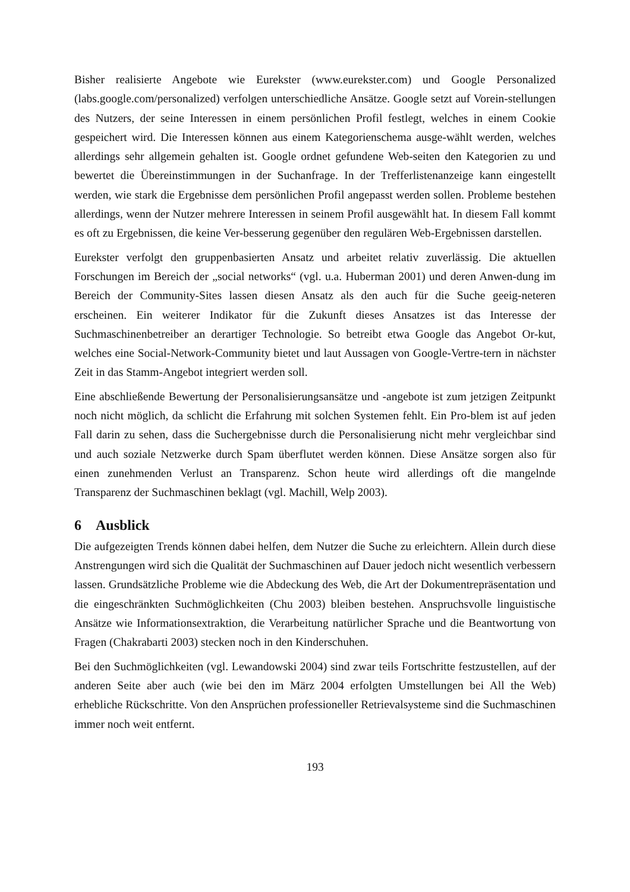Bisher realisierte Angebote wie Eurekster (www.eurekster.com) und Google Personalized (labs.google.com/personalized) verfolgen unterschiedliche Ansätze. Google setzt auf Vorein-stellungen des Nutzers, der seine Interessen in einem persönlichen Profil festlegt, welches in einem Cookie gespeichert wird. Die Interessen können aus einem Kategorienschema ausge-wählt werden, welches allerdings sehr allgemein gehalten ist. Google ordnet gefundene Web-seiten den Kategorien zu und bewertet die Übereinstimmungen in der Suchanfrage. In der Trefferlistenanzeige kann eingestellt werden, wie stark die Ergebnisse dem persönlichen Profil angepasst werden sollen. Probleme bestehen allerdings, wenn der Nutzer mehrere Interessen in seinem Profil ausgewählt hat. In diesem Fall kommt es oft zu Ergebnissen, die keine Ver-besserung gegenüber den regulären Web-Ergebnissen darstellen.
Eurekster verfolgt den gruppenbasierten Ansatz und arbeitet relativ zuverlässig. Die aktuellen Forschungen im Bereich der „social networks“ (vgl. u.a. Huberman 2001) und deren Anwen-dung im Bereich der Community-Sites lassen diesen Ansatz als den auch für die Suche geeig-neteren erscheinen. Ein weiterer Indikator für die Zukunft dieses Ansatzes ist das Interesse der Suchmaschinenbetreiber an derartiger Technologie. So betreibt etwa Google das Angebot Or-kut, welches eine Social-Network-Community bietet und laut Aussagen von Google-Vertre-tern in nächster Zeit in das Stamm-Angebot integriert werden soll.
Eine abschließende Bewertung der Personalisierungsansätze und -angebote ist zum jetzigen Zeitpunkt noch nicht möglich, da schlicht die Erfahrung mit solchen Systemen fehlt. Ein Pro-blem ist auf jeden Fall darin zu sehen, dass die Suchergebnisse durch die Personalisierung nicht mehr vergleichbar sind und auch soziale Netzwerke durch Spam überflutet werden können. Diese Ansätze sorgen also für einen zunehmenden Verlust an Transparenz. Schon heute wird allerdings oft die mangelnde Transparenz der Suchmaschinen beklagt (vgl. Machill, Welp 2003).
6 Ausblick
Die aufgezeigten Trends können dabei helfen, dem Nutzer die Suche zu erleichtern. Allein durch diese Anstrengungen wird sich die Qualität der Suchmaschinen auf Dauer jedoch nicht wesentlich verbessern lassen. Grundsätzliche Probleme wie die Abdeckung des Web, die Art der Dokumentrepräsentation und die eingeschränkten Suchmöglichkeiten (Chu 2003) bleiben bestehen. Anspruchsvolle linguistische Ansätze wie Informationsextraktion, die Verarbeitung natürlicher Sprache und die Beantwortung von Fragen (Chakrabarti 2003) stecken noch in den Kinderschuhen.
Bei den Suchmöglichkeiten (vgl. Lewandowski 2004) sind zwar teils Fortschritte festzustellen, auf der anderen Seite aber auch (wie bei den im März 2004 erfolgten Umstellungen bei All the Web) erhebliche Rückschritte. Von den Ansprüchen professioneller Retrievalsysteme sind die Suchmaschinen immer noch weit entfernt.
193